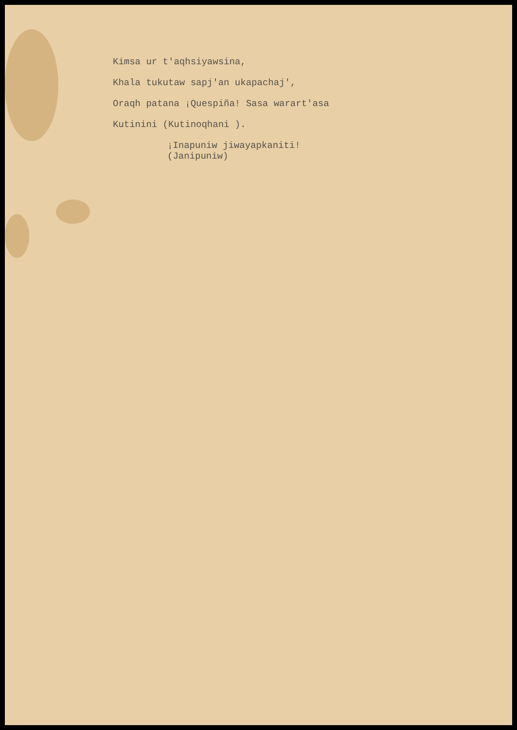Kimsa ur t'aqhsiyawsina,
Khala tukutaw sapj'an ukapachaj',
Oraqh patana ¡Quespiña! Sasa warart'asa
Kutinini (Kutinoqhani ).
¡Inapuniw jiwayapkaniti!
(Janipuniw)